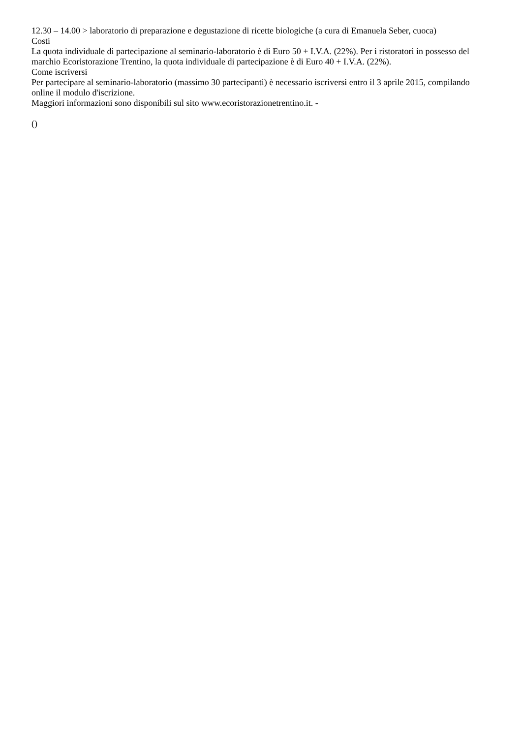12.30 – 14.00 > laboratorio di preparazione e degustazione di ricette biologiche (a cura di Emanuela Seber, cuoca)
Costi
La quota individuale di partecipazione al seminario-laboratorio è di Euro 50 + I.V.A. (22%). Per i ristoratori in possesso del marchio Ecoristorazione Trentino, la quota individuale di partecipazione è di Euro 40 + I.V.A. (22%).
Come iscriversi
Per partecipare al seminario-laboratorio (massimo 30 partecipanti) è necessario iscriversi entro il 3 aprile 2015, compilando online il modulo d'iscrizione.
Maggiori informazioni sono disponibili sul sito www.ecoristorazionetrentino.it. -
()